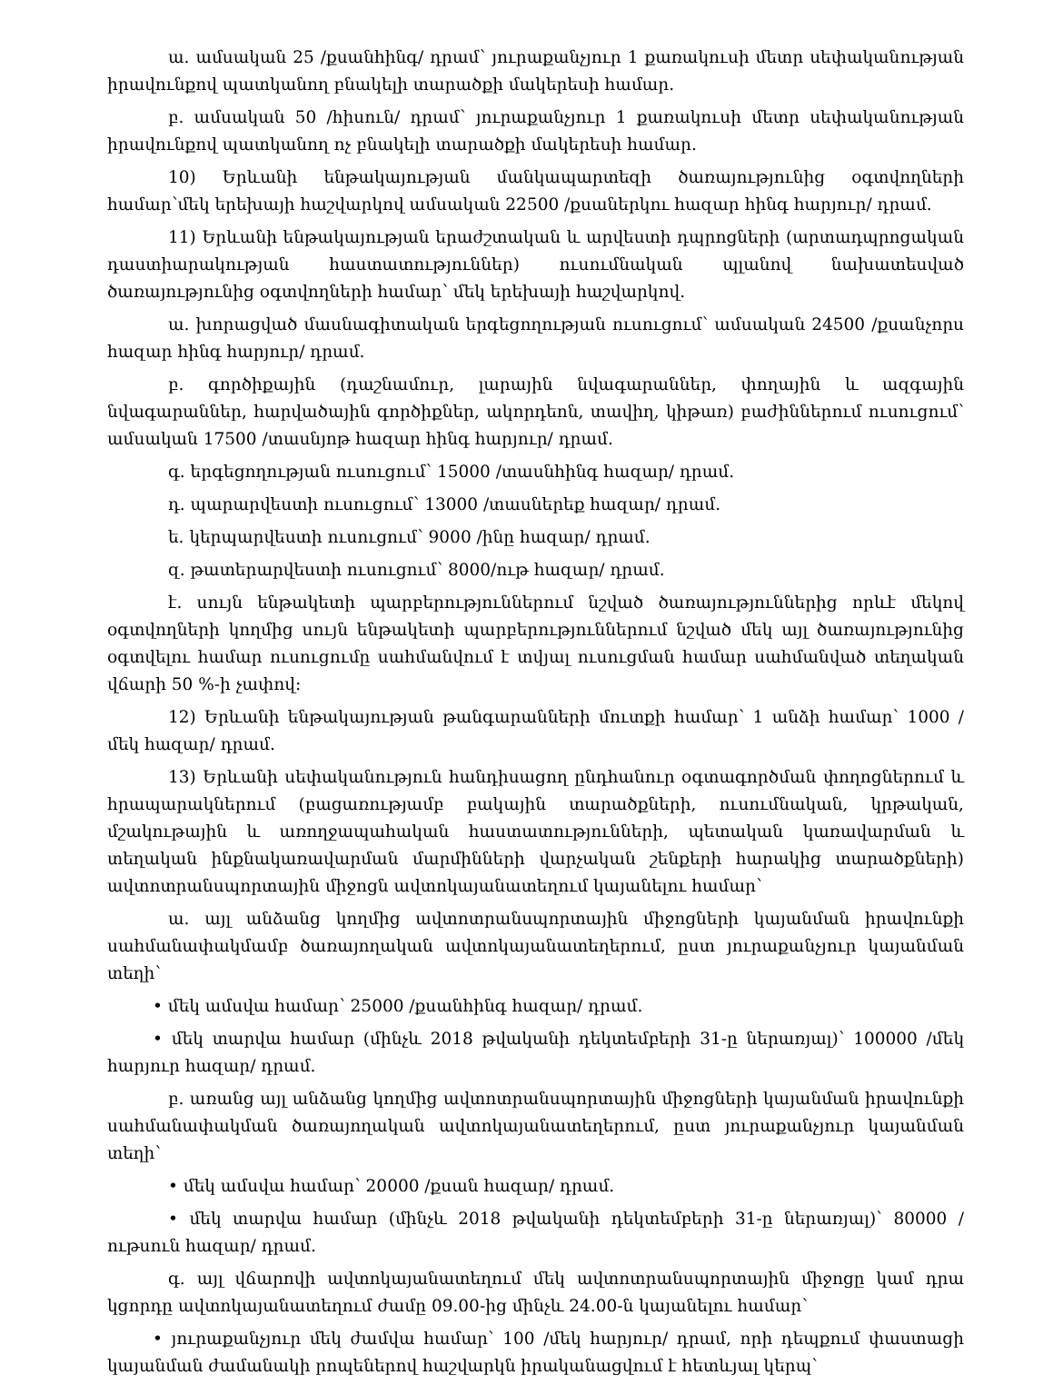ա. ամսական 25 /քսանհինգ/ դրամ՝ յուրաքանչյուր 1 քառակուսի մետր սեփականության իրավունքով պատկանող բնակելի տարածքի մակերեսի համար.
բ. ամսական 50 /հիսուն/ դրամ՝ յուրաքանչյուր 1 քառակուսի մետր սեփականության իրավունքով պատկանող ոչ բնակելի տարածքի մակերեսի համար.
10) Երևանի ենթակայության մանկապարտեզի ծառայությունից օգտվողների համար՝մեկ երեխայի հաշվարկով ամսական 22500 /քսաներկու հազար հինգ հարյուր/ դրամ.
11) Երևանի ենթակայության երաժշտական և արվեստի դպրոցների (արտադպրոցական դաստիարակության հաստատություններ) ուսումնական պլանով նախատեսված ծառայությունից օգտվողների համար՝ մեկ երեխայի հաշվարկով.
ա. խորացված մասնագիտական երգեցողության ուսուցում՝ ամսական 24500 /քսանչորս հազար հինգ հարյուր/ դրամ.
բ. գործիքային (դաշնամուր, լարային նվագարաններ, փողային և ազգային նվագարաններ, հարվածային գործիքներ, ակորդեոն, տավիղ, կիթառ) բաժիններում ուսուցում՝ ամսական 17500 /տասնյոթ հազար հինգ հարյուր/ դրամ.
գ. երգեցողության ուսուցում՝ 15000 /տասնհինգ հազար/ դրամ.
դ. պարարվեստի ուսուցում՝ 13000 /տասներեք հազար/ դրամ.
ե. կերպարվեստի ուսուցում՝ 9000 /ինը հազար/ դրամ.
զ. թատերարվեստի ուսուցում՝ 8000/ութ հազար/ դրամ.
է. սույն ենթակետի պարբերություններում նշված ծառայություններից որևէ մեկով օգտվողների կողմից սույն ենթակետի պարբերություններում նշված մեկ այլ ծառայությունից օգտվելու համար ուսուցումը սահմանվում է տվյալ ուսուցման համար սահմանված տեղական վճարի 50 %-ի չափով:
12) Երևանի ենթակայության թանգարանների մուտքի համար՝ 1 անձի համար՝ 1000 /մեկ հազար/ դրամ.
13) Երևանի սեփականություն հանդիսացող ընդհանուր օգտագործման փողոցներում և հրապարակներում (բացառությամբ բակային տարածքների, ուսումնական, կրթական, մշակութային և առողջապահական հաստատությունների, պետական կառավարման և տեղական ինքնակառավարման մարմինների վարչական շենքերի հարակից տարածքների) ավտոտրանսպորտային միջոցն ավտոկայանատեղում կայանելու համար՝
ա. այլ անձանց կողմից ավտոտրանսպորտային միջոցների կայանման իրավունքի սահմանափակմամբ ծառայողական ավտոկայանատեղերում, ըստ յուրաքանչյուր կայանման տեղի՝
• մեկ ամսվա համար՝ 25000 /քսանհինգ հազար/ դրամ.
• մեկ տարվա համար (մինչև 2018 թվականի դեկտեմբերի 31-ը ներառյալ)՝ 100000 /մեկ հարյուր հազար/ դրամ.
բ. առանց այլ անձանց կողմից ավտոտրանսպորտային միջոցների կայանման իրավունքի սահմանափակման ծառայողական ավտոկայանատեղերում, ըստ յուրաքանչյուր կայանման տեղի՝
• մեկ ամսվա համար՝ 20000 /քսան հազար/ դրամ.
• մեկ տարվա համար (մինչև 2018 թվականի դեկտեմբերի 31-ը ներառյալ)՝ 80000 /ութսուն հազար/ դրամ.
գ. այլ վճարովի ավտոկայանատեղում մեկ ավտոտրանսպորտային միջոցը կամ դրա կցորդը ավտոկայանատեղում ժամը 09.00-ից մինչև 24.00-ն կայանելու համար՝
• յուրաքանչյուր մեկ ժամվա համար՝ 100 /մեկ հարյուր/ դրամ, որի դեպքում փաստացի կայանման ժամանակի րոպեներով հաշվարկն իրականացվում է հետևյալ կերպ՝